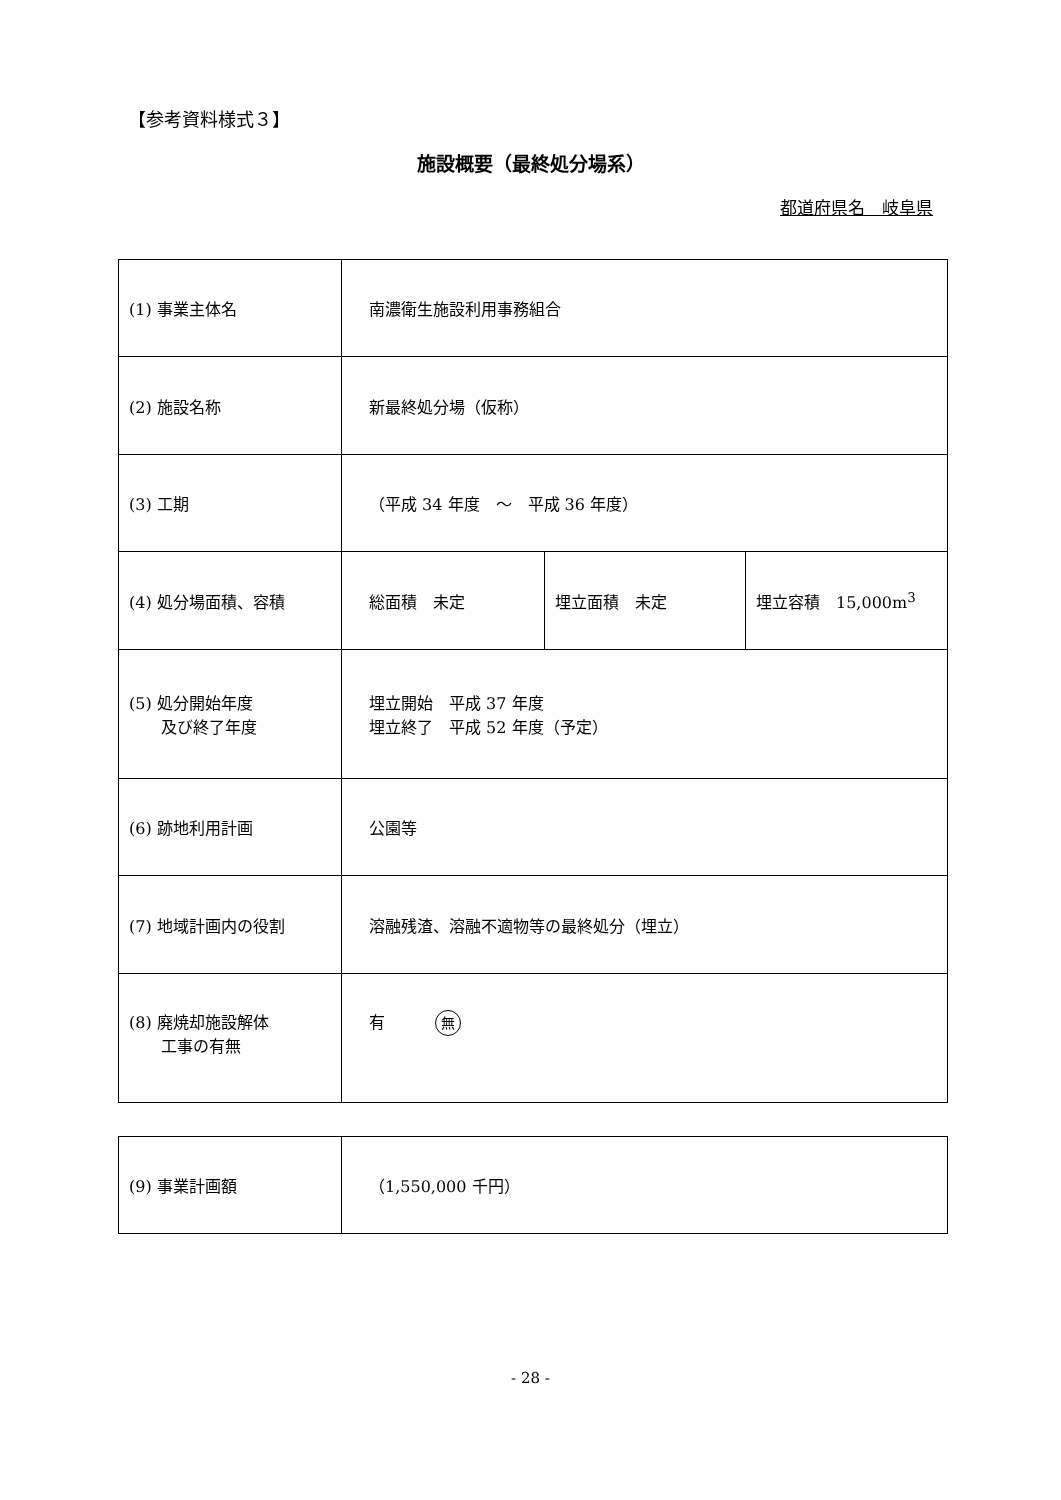【参考資料様式３】
施設概要（最終処分場系）
都道府県名　岐阜県
| (1) 事業主体名 | 南濃衛生施設利用事務組合 | | |
| (2) 施設名称 | 新最終処分場（仮称） | | |
| (3) 工期 | （平成 34 年度 ～ 平成 36 年度） | | |
| (4) 処分場面積、容積 | 総面積 未定 | 埋立面積 未定 | 埋立容積 15,000m<sup>3</sup> |
| (5) 処分開始年度 及び終了年度 | 埋立開始 平成 37 年度 埋立終了 平成 52 年度（予定） | | |
| (6) 跡地利用計画 | 公園等 | | |
| (7) 地域計画内の役割 | 溶融残渣、溶融不適物等の最終処分（埋立） | | |
| (8) 廃焼却施設解体 工事の有無 | 有 無 | | |
| (9) 事業計画額 | （1,550,000 千円） |
- 28 -